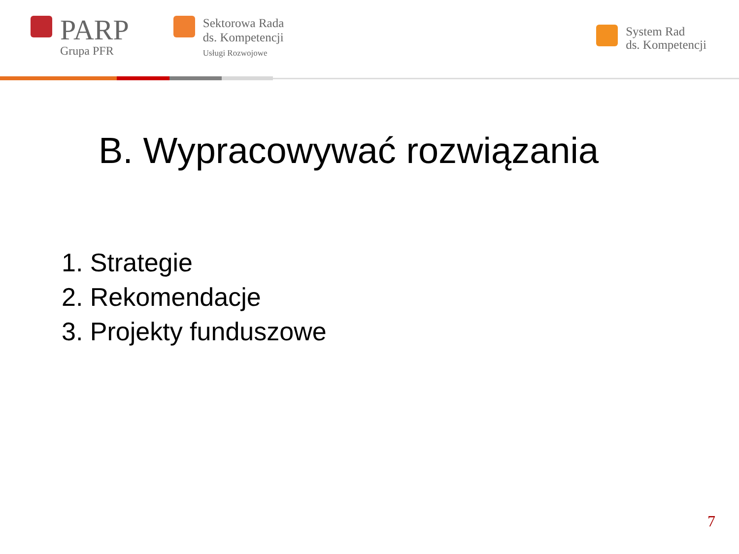PARP
Grupa PFR
Sektorowa Rada
ds. Kompetencji
Usługi Rozwojowe
System Rad
ds. Kompetencji
B. Wypracowywać rozwiązania
1. Strategie
2. Rekomendacje
3. Projekty funduszowe
7